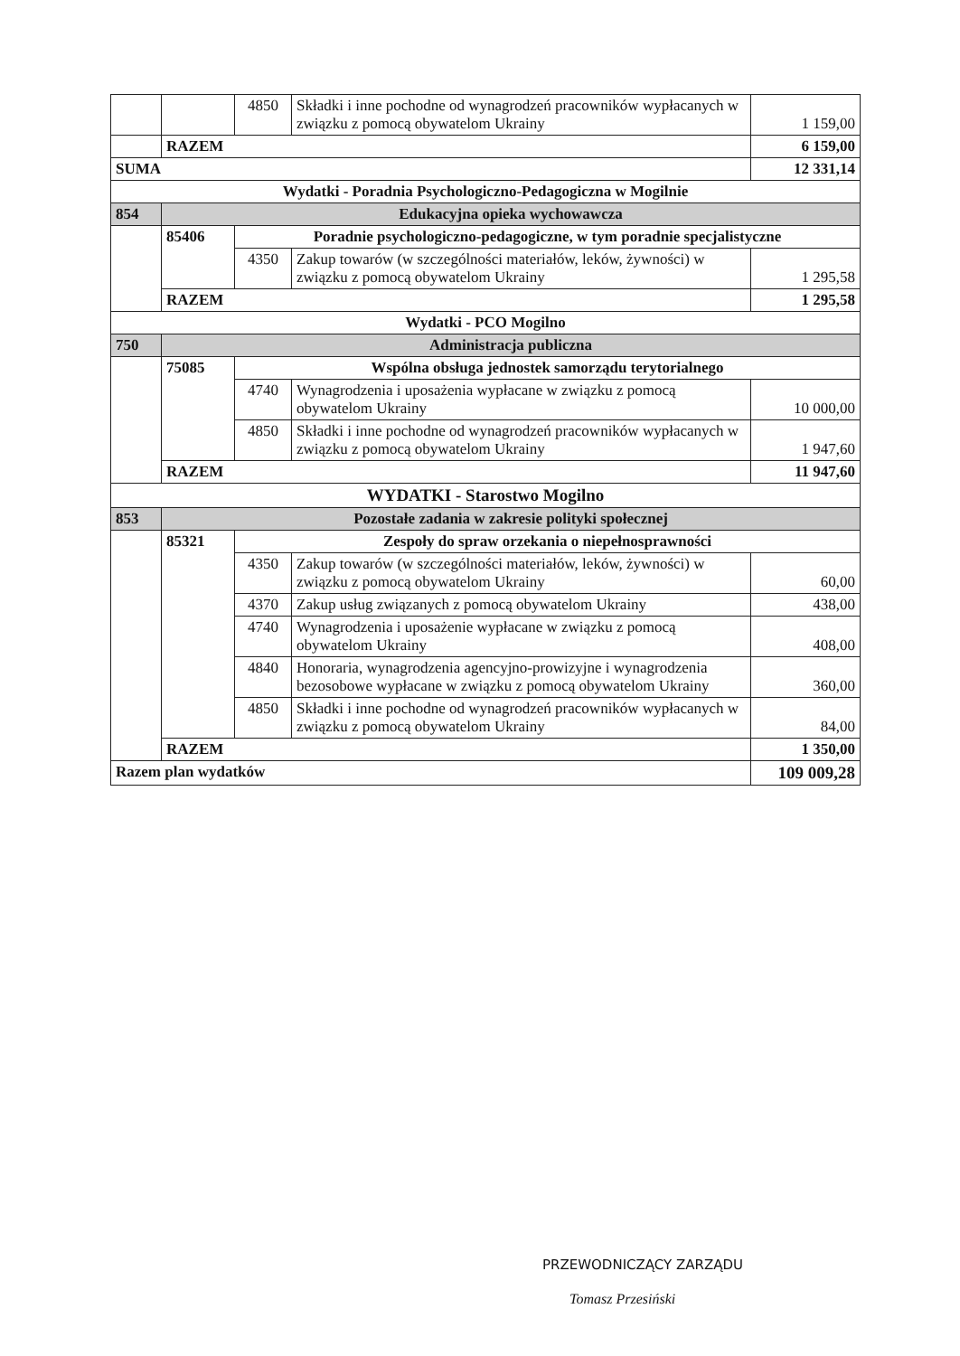| | | 4850 | Składki i inne pochodne od wynagrodzeń pracowników wypłacanych w związku z pomocą obywatelom Ukrainy | 1 159,00 |
| | RAZEM | | | 6 159,00 |
| SUMA | | | | 12 331,14 |
| Wydatki - Poradnia Psychologiczno-Pedagogiczna w Mogilnie | | | | |
| 854 | Edukacyjna opieka wychowawcza | | | |
| | 85406 | Poradnie psychologiczno-pedagogiczne, w tym poradnie specjalistyczne | | |
| | | 4350 | Zakup towarów (w szczególności materiałów, leków, żywności) w związku z pomocą obywatelom Ukrainy | 1 295,58 |
| | RAZEM | | | 1 295,58 |
| Wydatki - PCO Mogilno | | | | |
| 750 | Administracja publiczna | | | |
| | 75085 | Wspólna obsługa jednostek samorządu terytorialnego | | |
| | | 4740 | Wynagrodzenia i uposażenia wypłacane w związku z pomocą obywatelom Ukrainy | 10 000,00 |
| | | 4850 | Składki i inne pochodne od wynagrodzeń pracowników wypłacanych w związku z pomocą obywatelom Ukrainy | 1 947,60 |
| | RAZEM | | | 11 947,60 |
| WYDATKI - Starostwo Mogilno | | | | |
| 853 | Pozostałe zadania w zakresie polityki społecznej | | | |
| | 85321 | Zespoły do spraw orzekania o niepełnosprawności | | |
| | | 4350 | Zakup towarów (w szczególności materiałów, leków, żywności) w związku z pomocą obywatelom Ukrainy | 60,00 |
| | | 4370 | Zakup usług związanych z pomocą obywatelom Ukrainy | 438,00 |
| | | 4740 | Wynagrodzenia i uposażenie wypłacane w związku z pomocą obywatelom Ukrainy | 408,00 |
| | | 4840 | Honoraria, wynagrodzenia agencyjno-prowizyjne i wynagrodzenia bezosobowe wypłacane w związku z pomocą obywatelom Ukrainy | 360,00 |
| | | 4850 | Składki i inne pochodne od wynagrodzeń pracowników wypłacanych w związku z pomocą obywatelom Ukrainy | 84,00 |
| | RAZEM | | | 1 350,00 |
| Razem plan wydatków | | | | 109 009,28 |
PRZEWODNICZĄCY ZARZĄDU
Tomasz Przesiński